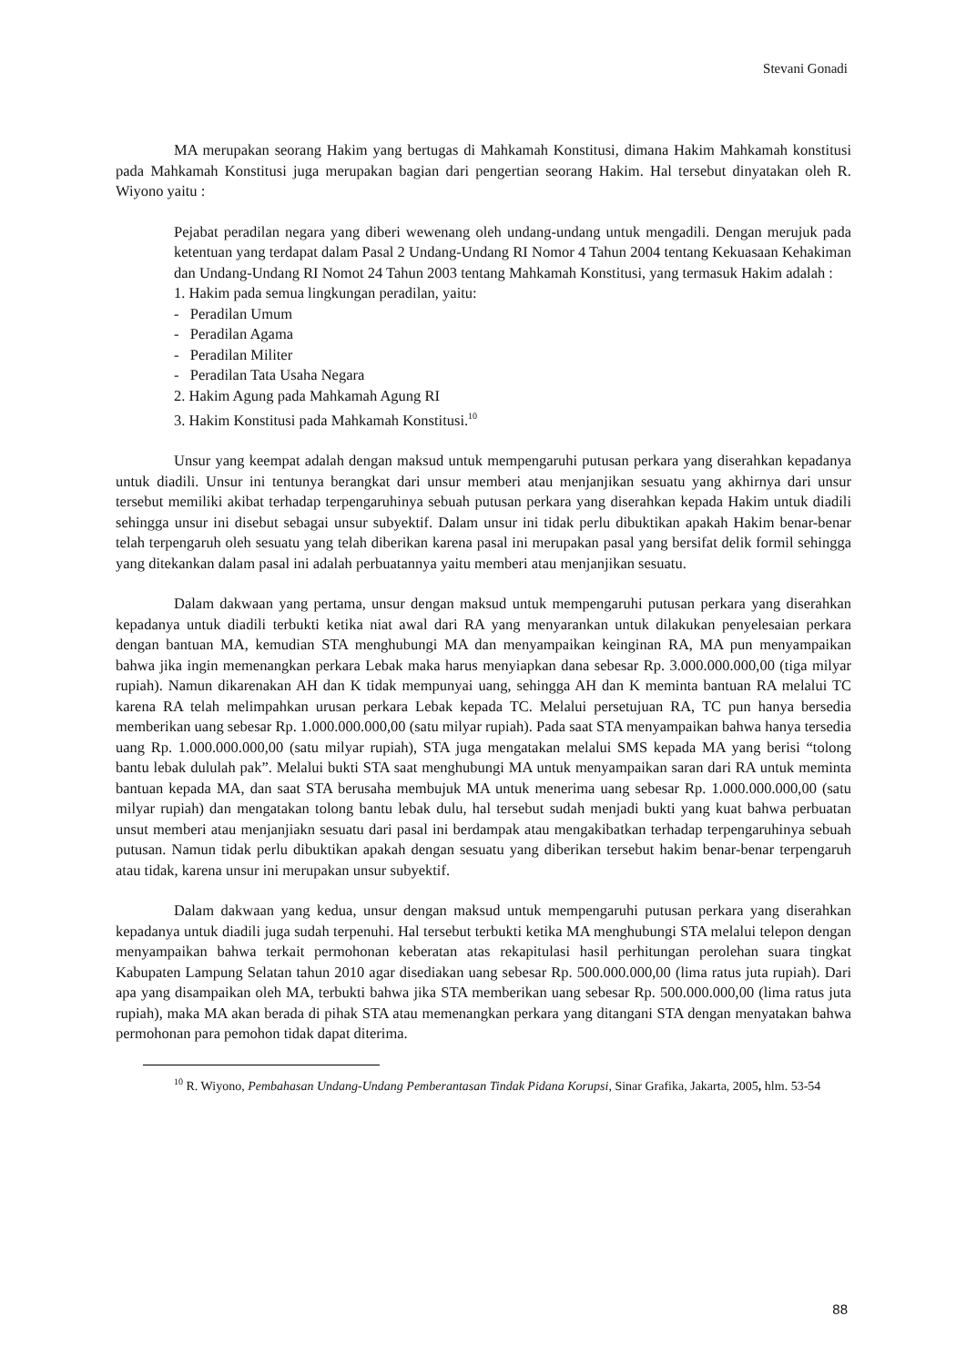Stevani Gonadi
MA merupakan seorang Hakim yang bertugas di Mahkamah Konstitusi, dimana Hakim Mahkamah konstitusi pada Mahkamah Konstitusi juga merupakan bagian dari pengertian seorang Hakim. Hal tersebut dinyatakan oleh R. Wiyono yaitu :
Pejabat peradilan negara yang diberi wewenang oleh undang-undang untuk mengadili. Dengan merujuk pada ketentuan yang terdapat dalam Pasal 2 Undang-Undang RI Nomor 4 Tahun 2004 tentang Kekuasaan Kehakiman dan Undang-Undang RI Nomot 24 Tahun 2003 tentang Mahkamah Konstitusi, yang termasuk Hakim adalah :
1. Hakim pada semua lingkungan peradilan, yaitu:
- Peradilan Umum
- Peradilan Agama
- Peradilan Militer
- Peradilan Tata Usaha Negara
2. Hakim Agung pada Mahkamah Agung RI
3. Hakim Konstitusi pada Mahkamah Konstitusi.<sup>10</sup>
Unsur yang keempat adalah dengan maksud untuk mempengaruhi putusan perkara yang diserahkan kepadanya untuk diadili. Unsur ini tentunya berangkat dari unsur memberi atau menjanjikan sesuatu yang akhirnya dari unsur tersebut memiliki akibat terhadap terpengaruhinya sebuah putusan perkara yang diserahkan kepada Hakim untuk diadili sehingga unsur ini disebut sebagai unsur subyektif. Dalam unsur ini tidak perlu dibuktikan apakah Hakim benar-benar telah terpengaruh oleh sesuatu yang telah diberikan karena pasal ini merupakan pasal yang bersifat delik formil sehingga yang ditekankan dalam pasal ini adalah perbuatannya yaitu memberi atau menjanjikan sesuatu.
Dalam dakwaan yang pertama, unsur dengan maksud untuk mempengaruhi putusan perkara yang diserahkan kepadanya untuk diadili terbukti ketika niat awal dari RA yang menyarankan untuk dilakukan penyelesaian perkara dengan bantuan MA, kemudian STA menghubungi MA dan menyampaikan keinginan RA, MA pun menyampaikan bahwa jika ingin memenangkan perkara Lebak maka harus menyiapkan dana sebesar Rp. 3.000.000.000,00 (tiga milyar rupiah). Namun dikarenakan AH dan K tidak mempunyai uang, sehingga AH dan K meminta bantuan RA melalui TC karena RA telah melimpahkan urusan perkara Lebak kepada TC. Melalui persetujuan RA, TC pun hanya bersedia memberikan uang sebesar Rp. 1.000.000.000,00 (satu milyar rupiah). Pada saat STA menyampaikan bahwa hanya tersedia uang Rp. 1.000.000.000,00 (satu milyar rupiah), STA juga mengatakan melalui SMS kepada MA yang berisi “tolong bantu lebak dululah pak”. Melalui bukti STA saat menghubungi MA untuk menyampaikan saran dari RA untuk meminta bantuan kepada MA, dan saat STA berusaha membujuk MA untuk menerima uang sebesar Rp. 1.000.000.000,00 (satu milyar rupiah) dan mengatakan tolong bantu lebak dulu, hal tersebut sudah menjadi bukti yang kuat bahwa perbuatan unsut memberi atau menjanjiakn sesuatu dari pasal ini berdampak atau mengakibatkan terhadap terpengaruhinya sebuah putusan. Namun tidak perlu dibuktikan apakah dengan sesuatu yang diberikan tersebut hakim benar-benar terpengaruh atau tidak, karena unsur ini merupakan unsur subyektif.
Dalam dakwaan yang kedua, unsur dengan maksud untuk mempengaruhi putusan perkara yang diserahkan kepadanya untuk diadili juga sudah terpenuhi. Hal tersebut terbukti ketika MA menghubungi STA melalui telepon dengan menyampaikan bahwa terkait permohonan keberatan atas rekapitulasi hasil perhitungan perolehan suara tingkat Kabupaten Lampung Selatan tahun 2010 agar disediakan uang sebesar Rp. 500.000.000,00 (lima ratus juta rupiah). Dari apa yang disampaikan oleh MA, terbukti bahwa jika STA memberikan uang sebesar Rp. 500.000.000,00 (lima ratus juta rupiah), maka MA akan berada di pihak STA atau memenangkan perkara yang ditangani STA dengan menyatakan bahwa permohonan para pemohon tidak dapat diterima.
<sup>10</sup> R. Wiyono, Pembahasan Undang-Undang Pemberantasan Tindak Pidana Korupsi, Sinar Grafika, Jakarta, 2005, hlm. 53-54
88